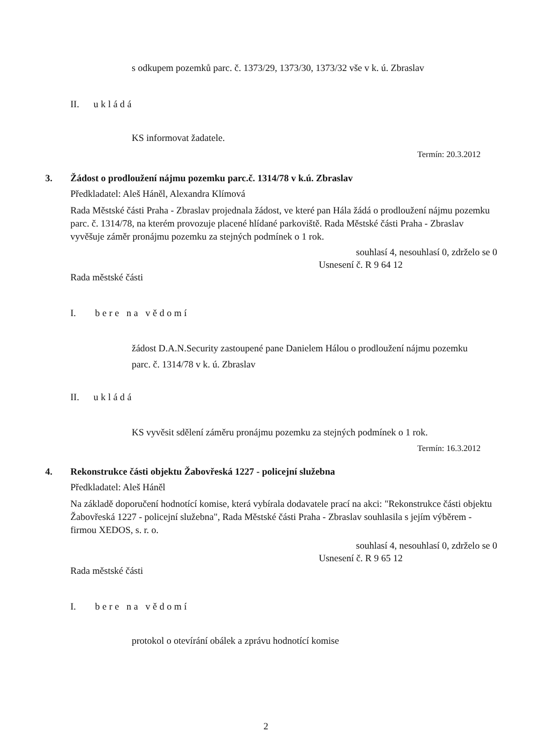s odkupem pozemků parc. č. 1373/29, 1373/30, 1373/32 vše v k. ú. Zbraslav
II. ukládá
KS informovat žadatele.
Termín: 20.3.2012
3.
Žádost o prodloužení nájmu pozemku parc.č. 1314/78 v k.ú. Zbraslav
Předkladatel: Aleš Háněl, Alexandra Klímová
Rada Městské části Praha - Zbraslav projednala žádost, ve které pan Hála žádá o prodloužení nájmu pozemku parc. č. 1314/78, na kterém provozuje placené hlídané parkoviště. Rada Městské části Praha - Zbraslav vyvěšuje záměr pronájmu pozemku za stejných podmínek o 1 rok.
souhlasí 4, nesouhlasí 0, zdrželo se 0
Usnesení č. R 9 64 12
Rada městské části
I. bere na vědomí
žádost D.A.N.Security zastoupené pane Danielem Hálou o prodloužení nájmu pozemku parc. č. 1314/78 v k. ú. Zbraslav
II. ukládá
KS vyvěsit sdělení záměru pronájmu pozemku za stejných podmínek o 1 rok.
Termín: 16.3.2012
4.
Rekonstrukce části objektu Žabovřeská 1227 - policejní služebna
Předkladatel: Aleš Háněl
Na základě doporučení hodnotící komise, která vybírala dodavatele prací na akci: "Rekonstrukce části objektu Žabovřeská 1227 - policejní služebna", Rada Městské části Praha - Zbraslav souhlasila s jejím výběrem - firmou XEDOS, s. r. o.
souhlasí 4, nesouhlasí 0, zdrželo se 0
Usnesení č. R 9 65 12
Rada městské části
I. bere na vědomí
protokol o otevírání obálek a zprávu hodnotící komise
2